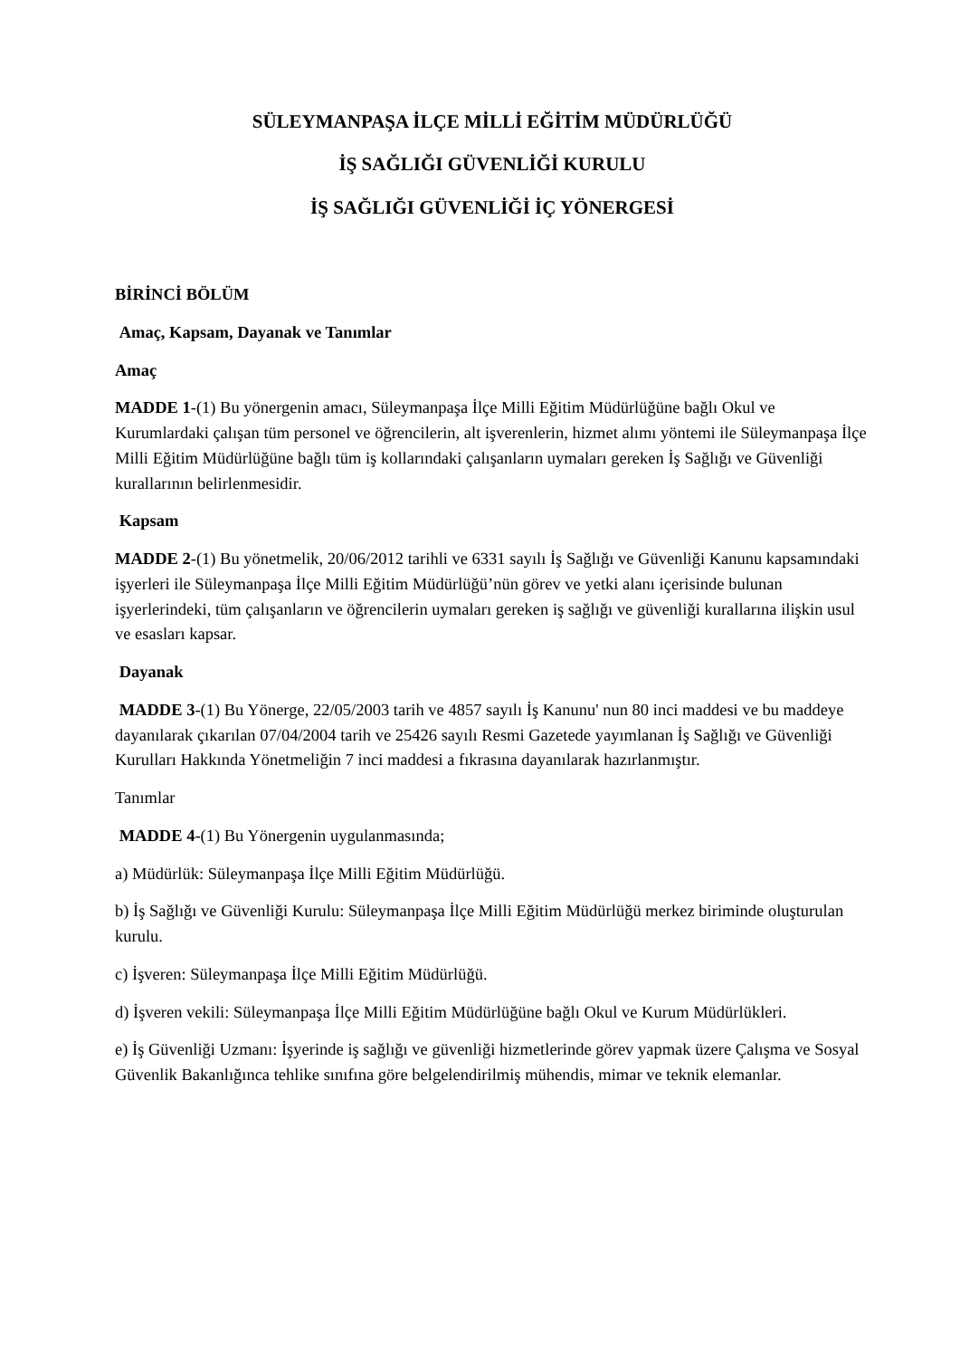SÜLEYMANPAŞA İLÇE MİLLİ EĞİTİM MÜDÜRLÜĞÜ
İŞ SAĞLIĞI GÜVENLİĞİ KURULU
İŞ SAĞLIĞI GÜVENLİĞİ İÇ YÖNERGESİ
BİRİNCİ BÖLÜM
Amaç, Kapsam, Dayanak ve Tanımlar
Amaç
MADDE 1-(1) Bu yönergenin amacı, Süleymanpaşa İlçe Milli Eğitim Müdürlüğüne bağlı Okul ve Kurumlardaki çalışan tüm personel ve öğrencilerin, alt işverenlerin, hizmet alımı yöntemi ile Süleymanpaşa İlçe Milli Eğitim Müdürlüğüne bağlı tüm iş kollarındaki çalışanların uymaları gereken İş Sağlığı ve Güvenliği kurallarının belirlenmesidir.
Kapsam
MADDE 2-(1) Bu yönetmelik, 20/06/2012 tarihli ve 6331 sayılı İş Sağlığı ve Güvenliği Kanunu kapsamındaki işyerleri ile Süleymanpaşa İlçe Milli Eğitim Müdürlüğü’nün görev ve yetki alanı içerisinde bulunan işyerlerindeki, tüm çalışanların ve öğrencilerin uymaları gereken iş sağlığı ve güvenliği kurallarına ilişkin usul ve esasları kapsar.
Dayanak
MADDE 3-(1) Bu Yönerge, 22/05/2003 tarih ve 4857 sayılı İş Kanunu' nun 80 inci maddesi ve bu maddeye dayanılarak çıkarılan 07/04/2004 tarih ve 25426 sayılı Resmi Gazetede yayımlanan İş Sağlığı ve Güvenliği Kurulları Hakkında Yönetmeliğin 7 inci maddesi a fıkrasına dayanılarak hazırlanmıştır.
Tanımlar
MADDE 4-(1) Bu Yönergenin uygulanmasında;
a) Müdürlük: Süleymanpaşa İlçe Milli Eğitim Müdürlüğü.
b) İş Sağlığı ve Güvenliği Kurulu: Süleymanpaşa İlçe Milli Eğitim Müdürlüğü merkez biriminde oluşturulan kurulu.
c) İşveren: Süleymanpaşa İlçe Milli Eğitim Müdürlüğü.
d) İşveren vekili: Süleymanpaşa İlçe Milli Eğitim Müdürlüğüne bağlı Okul ve Kurum Müdürlükleri.
e) İş Güvenliği Uzmanı: İşyerinde iş sağlığı ve güvenliği hizmetlerinde görev yapmak üzere Çalışma ve Sosyal Güvenlik Bakanlığınca tehlike sınıfına göre belgelendirilmiş mühendis, mimar ve teknik elemanlar.